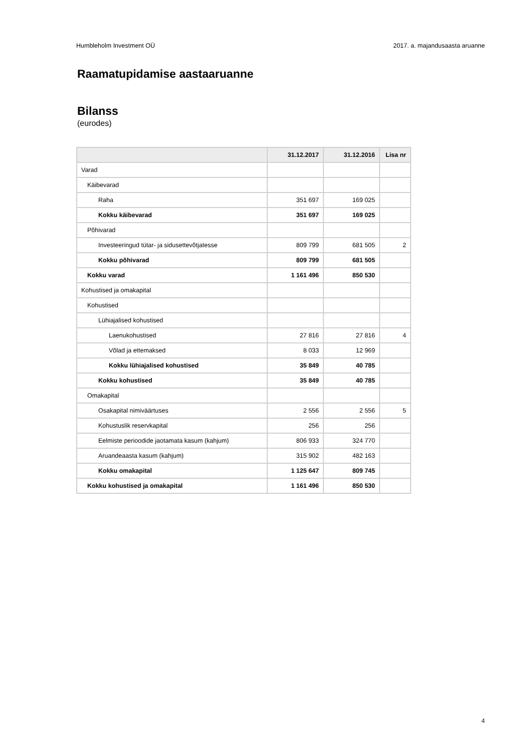Humbleholm Investment OÜ 2017. a. majandusaasta aruanne
Raamatupidamise aastaaruanne
Bilanss
(eurodes)
| | 31.12.2017 | 31.12.2016 | Lisa nr |
| --- | --- | --- | --- |
| Varad | | | |
| Käibevarad | | | |
| Raha | 351 697 | 169 025 | |
| Kokku käibevarad | 351 697 | 169 025 | |
| Põhivarad | | | |
| Investeeringud tütar- ja sidusettevõtjatesse | 809 799 | 681 505 | 2 |
| Kokku põhivarad | 809 799 | 681 505 | |
| Kokku varad | 1 161 496 | 850 530 | |
| Kohustised ja omakapital | | | |
| Kohustised | | | |
| Lühiajalised kohustised | | | |
| Laenukohustised | 27 816 | 27 816 | 4 |
| Võlad ja ettemaksed | 8 033 | 12 969 | |
| Kokku lühiajalised kohustised | 35 849 | 40 785 | |
| Kokku kohustised | 35 849 | 40 785 | |
| Omakapital | | | |
| Osakapital nimiväärtuses | 2 556 | 2 556 | 5 |
| Kohustuslik reservkapital | 256 | 256 | |
| Eelmiste perioodide jaotamata kasum (kahjum) | 806 933 | 324 770 | |
| Aruandeaasta kasum (kahjum) | 315 902 | 482 163 | |
| Kokku omakapital | 1 125 647 | 809 745 | |
| Kokku kohustised ja omakapital | 1 161 496 | 850 530 | |
4